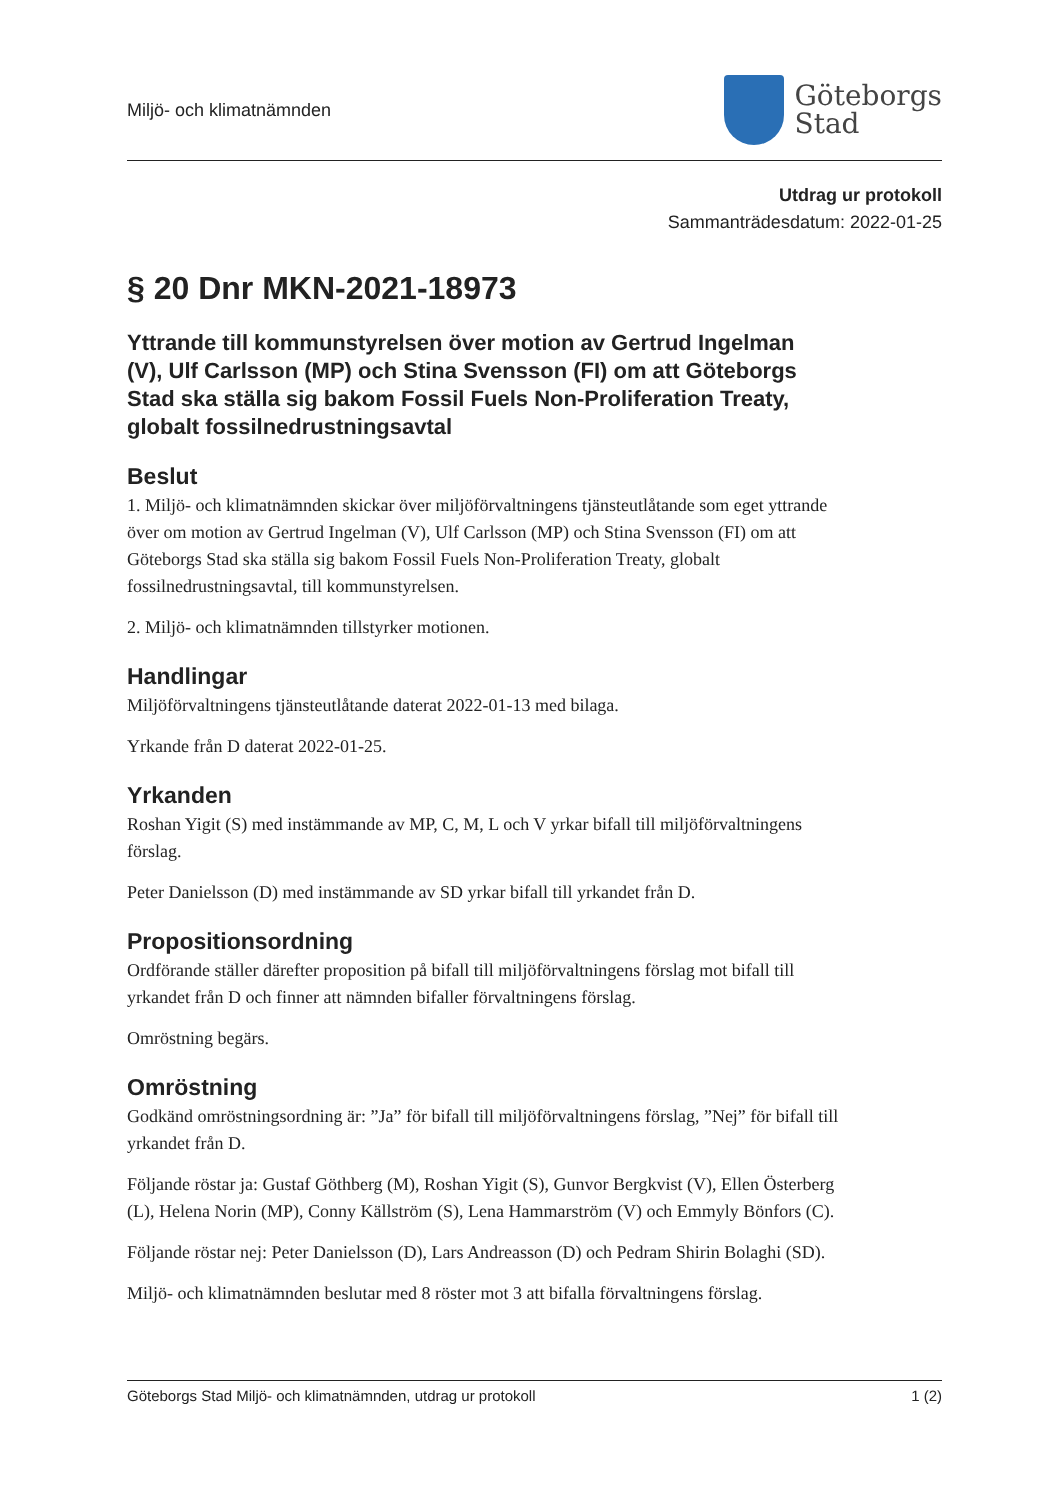Miljö- och klimatnämnden
Göteborgs
Stad
Utdrag ur protokoll
Sammanträdesdatum: 2022-01-25
§ 20 Dnr MKN-2021-18973
Yttrande till kommunstyrelsen över motion av Gertrud Ingelman (V), Ulf Carlsson (MP) och Stina Svensson (FI) om att Göteborgs Stad ska ställa sig bakom Fossil Fuels Non-Proliferation Treaty, globalt fossilnedrustningsavtal
Beslut
1. Miljö- och klimatnämnden skickar över miljöförvaltningens tjänsteutlåtande som eget yttrande över om motion av Gertrud Ingelman (V), Ulf Carlsson (MP) och Stina Svensson (FI) om att Göteborgs Stad ska ställa sig bakom Fossil Fuels Non-Proliferation Treaty, globalt fossilnedrustningsavtal, till kommunstyrelsen.
2. Miljö- och klimatnämnden tillstyrker motionen.
Handlingar
Miljöförvaltningens tjänsteutlåtande daterat 2022-01-13 med bilaga.
Yrkande från D daterat 2022-01-25.
Yrkanden
Roshan Yigit (S) med instämmande av MP, C, M, L och V yrkar bifall till miljöförvaltningens förslag.
Peter Danielsson (D) med instämmande av SD yrkar bifall till yrkandet från D.
Propositionsordning
Ordförande ställer därefter proposition på bifall till miljöförvaltningens förslag mot bifall till yrkandet från D och finner att nämnden bifaller förvaltningens förslag.
Omröstning begärs.
Omröstning
Godkänd omröstningsordning är: ”Ja” för bifall till miljöförvaltningens förslag, ”Nej” för bifall till yrkandet från D.
Följande röstar ja: Gustaf Göthberg (M), Roshan Yigit (S), Gunvor Bergkvist (V), Ellen Österberg (L), Helena Norin (MP), Conny Källström (S), Lena Hammarström (V) och Emmyly Bönfors (C).
Följande röstar nej: Peter Danielsson (D), Lars Andreasson (D) och Pedram Shirin Bolaghi (SD).
Miljö- och klimatnämnden beslutar med 8 röster mot 3 att bifalla förvaltningens förslag.
Göteborgs Stad Miljö- och klimatnämnden, utdrag ur protokoll 1 (2)